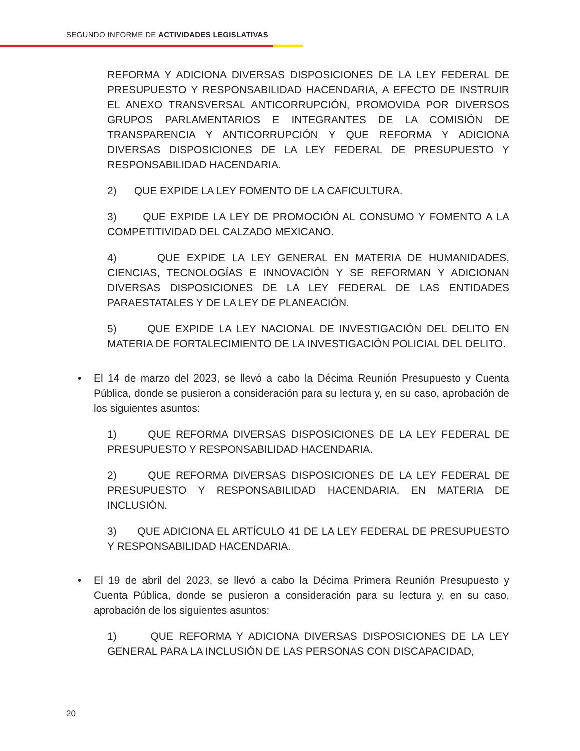SEGUNDO INFORME DE ACTIVIDADES LEGISLATIVAS
REFORMA Y ADICIONA DIVERSAS DISPOSICIONES DE LA LEY FEDERAL DE PRESUPUESTO Y RESPONSABILIDAD HACENDARIA, A EFECTO DE INSTRUIR EL ANEXO TRANSVERSAL ANTICORRUPCIÓN, PROMOVIDA POR DIVERSOS GRUPOS PARLAMENTARIOS E INTEGRANTES DE LA COMISIÓN DE TRANSPARENCIA Y ANTICORRUPCIÓN Y QUE REFORMA Y ADICIONA DIVERSAS DISPOSICIONES DE LA LEY FEDERAL DE PRESUPUESTO Y RESPONSABILIDAD HACENDARIA.
2) QUE EXPIDE LA LEY FOMENTO DE LA CAFICULTURA.
3) QUE EXPIDE LA LEY DE PROMOCIÓN AL CONSUMO Y FOMENTO A LA COMPETITIVIDAD DEL CALZADO MEXICANO.
4) QUE EXPIDE LA LEY GENERAL EN MATERIA DE HUMANIDADES, CIENCIAS, TECNOLOGÍAS E INNOVACIÓN Y SE REFORMAN Y ADICIONAN DIVERSAS DISPOSICIONES DE LA LEY FEDERAL DE LAS ENTIDADES PARAESTATALES Y DE LA LEY DE PLANEACIÓN.
5) QUE EXPIDE LA LEY NACIONAL DE INVESTIGACIÓN DEL DELITO EN MATERIA DE FORTALECIMIENTO DE LA INVESTIGACIÓN POLICIAL DEL DELITO.
• El 14 de marzo del 2023, se llevó a cabo la Décima Reunión Presupuesto y Cuenta Pública, donde se pusieron a consideración para su lectura y, en su caso, aprobación de los siguientes asuntos:
1) QUE REFORMA DIVERSAS DISPOSICIONES DE LA LEY FEDERAL DE PRESUPUESTO Y RESPONSABILIDAD HACENDARIA.
2) QUE REFORMA DIVERSAS DISPOSICIONES DE LA LEY FEDERAL DE PRESUPUESTO Y RESPONSABILIDAD HACENDARIA, EN MATERIA DE INCLUSIÓN.
3) QUE ADICIONA EL ARTÍCULO 41 DE LA LEY FEDERAL DE PRESUPUESTO Y RESPONSABILIDAD HACENDARIA.
• El 19 de abril del 2023, se llevó a cabo la Décima Primera Reunión Presupuesto y Cuenta Pública, donde se pusieron a consideración para su lectura y, en su caso, aprobación de los siguientes asuntos:
1) QUE REFORMA Y ADICIONA DIVERSAS DISPOSICIONES DE LA LEY GENERAL PARA LA INCLUSIÓN DE LAS PERSONAS CON DISCAPACIDAD,
20